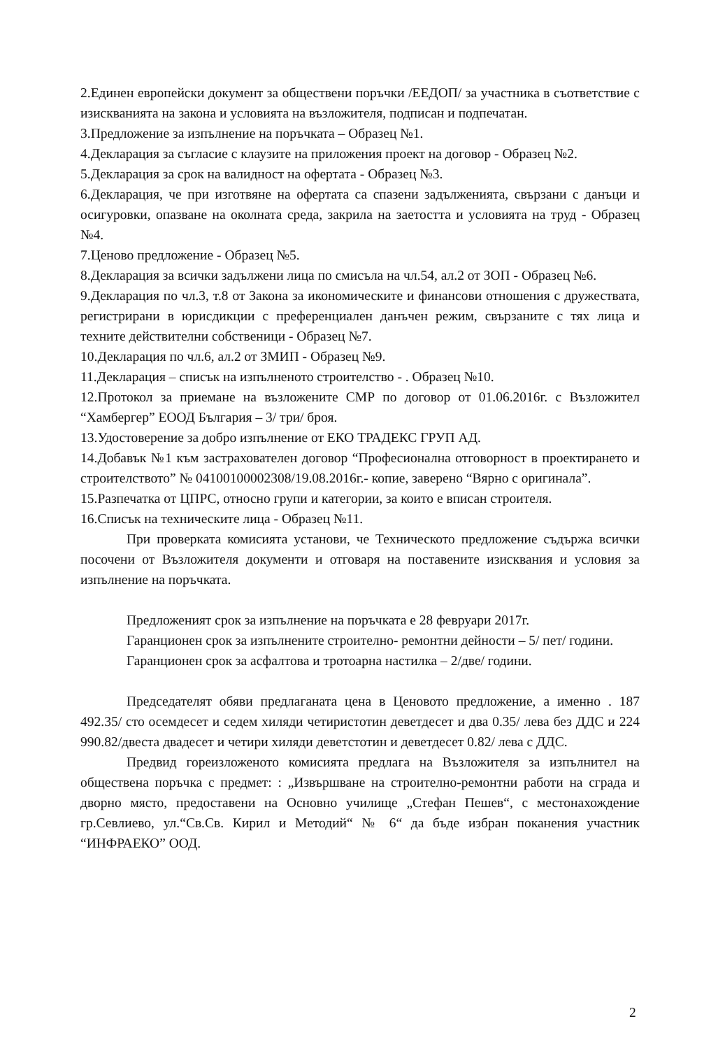2.Единен европейски документ за обществени поръчки /ЕЕДОП/ за участника в съответствие с изискванията на закона и условията на възложителя, подписан и подпечатан.
3.Предложение за изпълнение на поръчката – Образец №1.
4.Декларация за съгласие с клаузите на приложения проект на договор - Образец №2.
5.Декларация за срок на валидност на офертата - Образец №3.
6.Декларация, че при изготвяне на офертата са спазени задълженията, свързани с данъци и осигуровки, опазване на околната среда, закрила на заетостта и условията на труд - Образец №4.
7.Ценово предложение - Образец №5.
8.Декларация за всички задължени лица по смисъла на чл.54, ал.2 от ЗОП - Образец №6.
9.Декларация по чл.3, т.8 от Закона за икономическите и финансови отношения с дружествата, регистрирани в юрисдикции с преференциален данъчен режим, свързаните с тях лица и техните действителни собственици - Образец №7.
10.Декларация по чл.6, ал.2 от ЗМИП - Образец №9.
11.Декларация – списък на изпълненото строителство - . Образец №10.
12.Протокол за приемане на възложените СМР по договор от 01.06.2016г. с Възложител “Хамбергер” ЕООД България – 3/ три/ броя.
13.Удостоверение за добро изпълнение от ЕКО ТРАДЕКС ГРУП АД.
14.Добавък №1 към застрахователен договор “Професионална отговорност в проектирането и строителството” № 04100100002308/19.08.2016г.- копие, заверено “Вярно с оригинала”.
15.Разпечатка от ЦПРС, относно групи и категории, за които е вписан строителя.
16.Списък на техническите лица - Образец №11.
При проверката комисията установи, че Техническото предложение съдържа всички посочени от Възложителя документи и отговаря на поставените изисквания и условия за изпълнение на поръчката.
Предложеният срок за изпълнение на поръчката е 28 февруари 2017г.
Гаранционен срок за изпълнените строително- ремонтни дейности – 5/ пет/ години.
Гаранционен срок за асфалтова и тротоарна настилка – 2/две/ години.
Председателят обяви предлаганата цена в Ценовото предложение, а именно . 187 492.35/ сто осемдесет и седем хиляди четиристотин деветдесет и два 0.35/ лева без ДДС и 224 990.82/двеста двадесет и четири хиляди деветстотин и деветдесет 0.82/ лева с ДДС.
Предвид гореизложеното комисията предлага на Възложителя за изпълнител на обществена поръчка с предмет: : „Извършване на строително-ремонтни работи на сграда и дворно място, предоставени на Основно училище „Стефан Пешев“, с местонахождение гр.Севлиево, ул.“Св.Св. Кирил и Методий“ № 6“ да бъде избран поканения участник “ИНФРАЕКО” ООД.
2